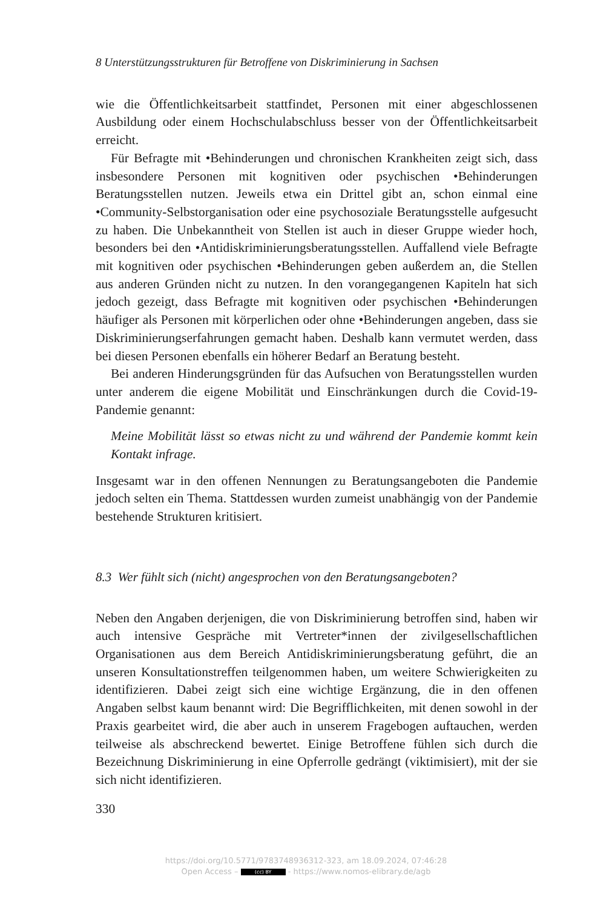8 Unterstützungsstrukturen für Betroffene von Diskriminierung in Sachsen
wie die Öffentlichkeitsarbeit stattfindet, Personen mit einer abgeschlossenen Ausbildung oder einem Hochschulabschluss besser von der Öffentlichkeitsarbeit erreicht.
Für Befragte mit •Behinderungen und chronischen Krankheiten zeigt sich, dass insbesondere Personen mit kognitiven oder psychischen •Behinderungen Beratungsstellen nutzen. Jeweils etwa ein Drittel gibt an, schon einmal eine •Community-Selbstorganisation oder eine psychosoziale Beratungsstelle aufgesucht zu haben. Die Unbekanntheit von Stellen ist auch in dieser Gruppe wieder hoch, besonders bei den •Antidiskriminierungsberatungsstellen. Auffallend viele Befragte mit kognitiven oder psychischen •Behinderungen geben außerdem an, die Stellen aus anderen Gründen nicht zu nutzen. In den vorangegangenen Kapiteln hat sich jedoch gezeigt, dass Befragte mit kognitiven oder psychischen •Behinderungen häufiger als Personen mit körperlichen oder ohne •Behinderungen angeben, dass sie Diskriminierungserfahrungen gemacht haben. Deshalb kann vermutet werden, dass bei diesen Personen ebenfalls ein höherer Bedarf an Beratung besteht.
Bei anderen Hinderungsgründen für das Aufsuchen von Beratungsstellen wurden unter anderem die eigene Mobilität und Einschränkungen durch die Covid-19-Pandemie genannt:
Meine Mobilität lässt so etwas nicht zu und während der Pandemie kommt kein Kontakt infrage.
Insgesamt war in den offenen Nennungen zu Beratungsangeboten die Pandemie jedoch selten ein Thema. Stattdessen wurden zumeist unabhängig von der Pandemie bestehende Strukturen kritisiert.
8.3 Wer fühlt sich (nicht) angesprochen von den Beratungsangeboten?
Neben den Angaben derjenigen, die von Diskriminierung betroffen sind, haben wir auch intensive Gespräche mit Vertreter*innen der zivilgesellschaftlichen Organisationen aus dem Bereich Antidiskriminierungsberatung geführt, die an unseren Konsultationstreffen teilgenommen haben, um weitere Schwierigkeiten zu identifizieren. Dabei zeigt sich eine wichtige Ergänzung, die in den offenen Angaben selbst kaum benannt wird: Die Begrifflichkeiten, mit denen sowohl in der Praxis gearbeitet wird, die aber auch in unserem Fragebogen auftauchen, werden teilweise als abschreckend bewertet. Einige Betroffene fühlen sich durch die Bezeichnung Diskriminierung in eine Opferrolle gedrängt (viktimisiert), mit der sie sich nicht identifizieren.
330
https://doi.org/10.5771/9783748936312-323, am 18.09.2024, 07:46:28
Open Access – (cc) BY - https://www.nomos-elibrary.de/agb